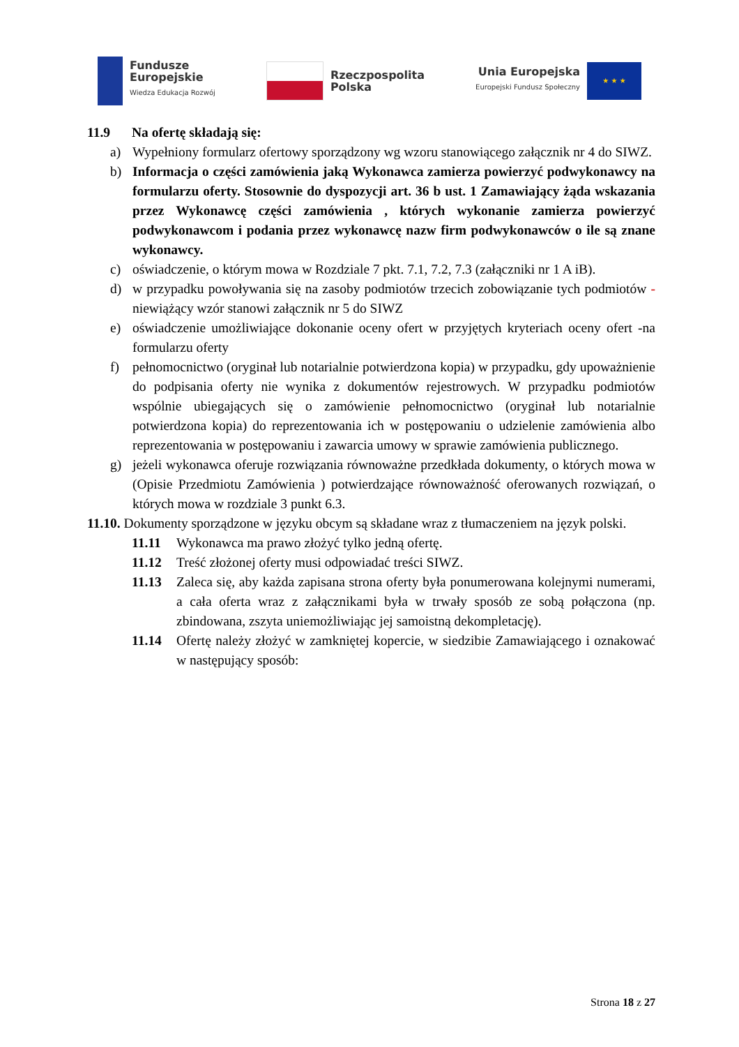Fundusze
Europejskie
Wiedza Edukacja Rozwój
Rzeczpospolita
Polska
Unia Europejska
Europejski Fundusz Społeczny
★ ★ ★
11.9 Na ofertę składają się:
a) Wypełniony formularz ofertowy sporządzony wg wzoru stanowiącego załącznik nr 4 do SIWZ.
b) Informacja o części zamówienia jaką Wykonawca zamierza powierzyć podwykonawcy na formularzu oferty. Stosownie do dyspozycji art. 36 b ust. 1 Zamawiający żąda wskazania przez Wykonawcę części zamówienia , których wykonanie zamierza powierzyć podwykonawcom i podania przez wykonawcę nazw firm podwykonawców o ile są znane wykonawcy.
c) oświadczenie, o którym mowa w Rozdziale 7 pkt. 7.1, 7.2, 7.3 (załączniki nr 1 A iB).
d) w przypadku powoływania się na zasoby podmiotów trzecich zobowiązanie tych podmiotów -niewiążący wzór stanowi załącznik nr 5 do SIWZ
e) oświadczenie umożliwiające dokonanie oceny ofert w przyjętych kryteriach oceny ofert -na formularzu oferty
f) pełnomocnictwo (oryginał lub notarialnie potwierdzona kopia) w przypadku, gdy upoważnienie do podpisania oferty nie wynika z dokumentów rejestrowych. W przypadku podmiotów wspólnie ubiegających się o zamówienie pełnomocnictwo (oryginał lub notarialnie potwierdzona kopia) do reprezentowania ich w postępowaniu o udzielenie zamówienia albo reprezentowania w postępowaniu i zawarcia umowy w sprawie zamówienia publicznego.
g) jeżeli wykonawca oferuje rozwiązania równoważne przedkłada dokumenty, o których mowa w (Opisie Przedmiotu Zamówienia ) potwierdzające równoważność oferowanych rozwiązań, o których mowa w rozdziale 3 punkt 6.3.
11.10. Dokumenty sporządzone w języku obcym są składane wraz z tłumaczeniem na język polski.
11.11 Wykonawca ma prawo złożyć tylko jedną ofertę.
11.12 Treść złożonej oferty musi odpowiadać treści SIWZ.
11.13 Zaleca się, aby każda zapisana strona oferty była ponumerowana kolejnymi numerami, a cała oferta wraz z załącznikami była w trwały sposób ze sobą połączona (np. zbindowana, zszyta uniemożliwiając jej samoistną dekompletację).
11.14 Ofertę należy złożyć w zamkniętej kopercie, w siedzibie Zamawiającego i oznakować w następujący sposób:
Strona 18 z 27